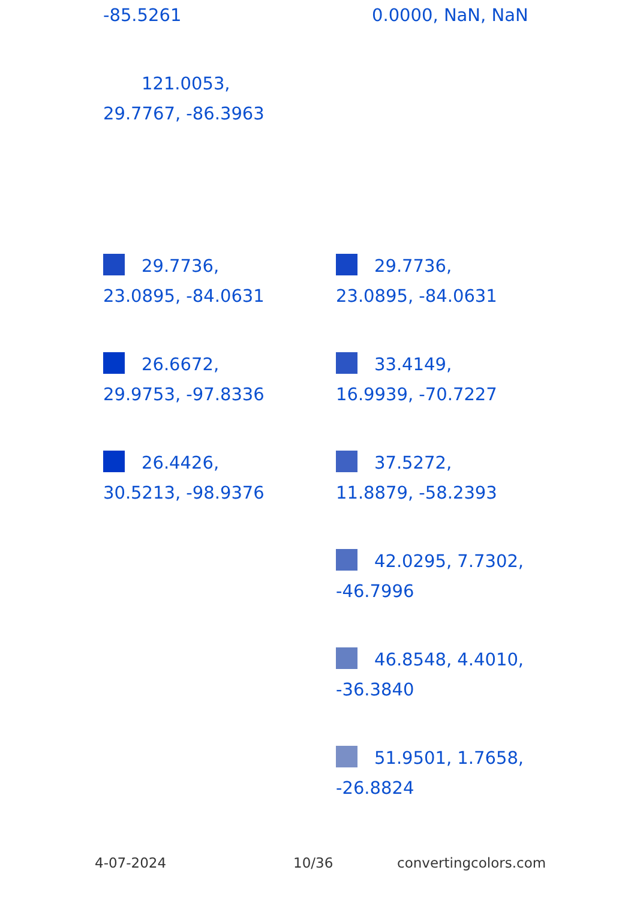-85.5261 0.0000, NaN, NaN
121.0053, 29.7767, -86.3963
29.7736, 23.0895, -84.0631
29.7736, 23.0895, -84.0631
26.6672, 29.9753, -97.8336
33.4149, 16.9939, -70.7227
26.4426, 30.5213, -98.9376
37.5272, 11.8879, -58.2393
42.0295, 7.7302, -46.7996
46.8548, 4.4010, -36.3840
51.9501, 1.7658, -26.8824
4-07-2024 10/36 convertingcolors.com